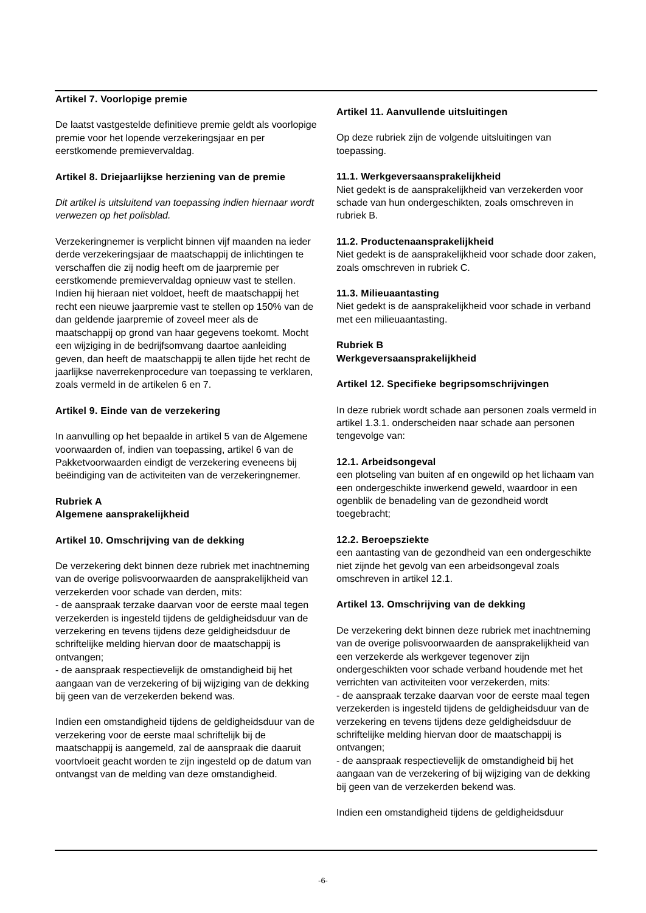Artikel 7. Voorlopige premie
De laatst vastgestelde definitieve premie geldt als voorlopige premie voor het lopende verzekeringsjaar en per eerstkomende premievervaldag.
Artikel 8. Driejaarlijkse herziening van de premie
Dit artikel is uitsluitend van toepassing indien hiernaar wordt verwezen op het polisblad.
Verzekeringnemer is verplicht binnen vijf maanden na ieder derde verzekeringsjaar de maatschappij de inlichtingen te verschaffen die zij nodig heeft om de jaarpremie per eerstkomende premievervaldag opnieuw vast te stellen. Indien hij hieraan niet voldoet, heeft de maatschappij het recht een nieuwe jaarpremie vast te stellen op 150% van de dan geldende jaarpremie of zoveel meer als de maatschappij op grond van haar gegevens toekomt. Mocht een wijziging in de bedrijfsomvang daartoe aanleiding geven, dan heeft de maatschappij te allen tijde het recht de jaarlijkse naverrekenprocedure van toepassing te verklaren, zoals vermeld in de artikelen 6 en 7.
Artikel 9. Einde van de verzekering
In aanvulling op het bepaalde in artikel 5 van de Algemene voorwaarden of, indien van toepassing, artikel 6 van de Pakketvoorwaarden eindigt de verzekering eveneens bij beëindiging van de activiteiten van de verzekeringnemer.
Rubriek A
Algemene aansprakelijkheid
Artikel 10. Omschrijving van de dekking
De verzekering dekt binnen deze rubriek met inachtneming van de overige polisvoorwaarden de aansprakelijkheid van verzekerden voor schade van derden, mits:
- de aanspraak terzake daarvan voor de eerste maal tegen verzekerden is ingesteld tijdens de geldigheidsduur van de verzekering en tevens tijdens deze geldigheidsduur de schriftelijke melding hiervan door de maatschappij is ontvangen;
- de aanspraak respectievelijk de omstandigheid bij het aangaan van de verzekering of bij wijziging van de dekking bij geen van de verzekerden bekend was.
Indien een omstandigheid tijdens de geldigheidsduur van de verzekering voor de eerste maal schriftelijk bij de maatschappij is aangemeld, zal de aanspraak die daaruit voortvloeit geacht worden te zijn ingesteld op de datum van ontvangst van de melding van deze omstandigheid.
Artikel 11. Aanvullende uitsluitingen
Op deze rubriek zijn de volgende uitsluitingen van toepassing.
11.1. Werkgeversaansprakelijkheid
Niet gedekt is de aansprakelijkheid van verzekerden voor schade van hun ondergeschikten, zoals omschreven in rubriek B.
11.2. Productenaansprakelijkheid
Niet gedekt is de aansprakelijkheid voor schade door zaken, zoals omschreven in rubriek C.
11.3. Milieuaantasting
Niet gedekt is de aansprakelijkheid voor schade in verband met een milieuaantasting.
Rubriek B
Werkgeversaansprakelijkheid
Artikel 12. Specifieke begripsomschrijvingen
In deze rubriek wordt schade aan personen zoals vermeld in artikel 1.3.1. onderscheiden naar schade aan personen tengevolge van:
12.1. Arbeidsongeval
een plotseling van buiten af en ongewild op het lichaam van een ondergeschikte inwerkend geweld, waardoor in een ogenblik de benadeling van de gezondheid wordt toegebracht;
12.2. Beroepsziekte
een aantasting van de gezondheid van een ondergeschikte niet zijnde het gevolg van een arbeidsongeval zoals omschreven in artikel 12.1.
Artikel 13. Omschrijving van de dekking
De verzekering dekt binnen deze rubriek met inachtneming van de overige polisvoorwaarden de aansprakelijkheid van een verzekerde als werkgever tegenover zijn ondergeschikten voor schade verband houdende met het verrichten van activiteiten voor verzekerden, mits:
- de aanspraak terzake daarvan voor de eerste maal tegen verzekerden is ingesteld tijdens de geldigheidsduur van de verzekering en tevens tijdens deze geldigheidsduur de schriftelijke melding hiervan door de maatschappij is ontvangen;
- de aanspraak respectievelijk de omstandigheid bij het aangaan van de verzekering of bij wijziging van de dekking bij geen van de verzekerden bekend was.
Indien een omstandigheid tijdens de geldigheidsduur
-6-